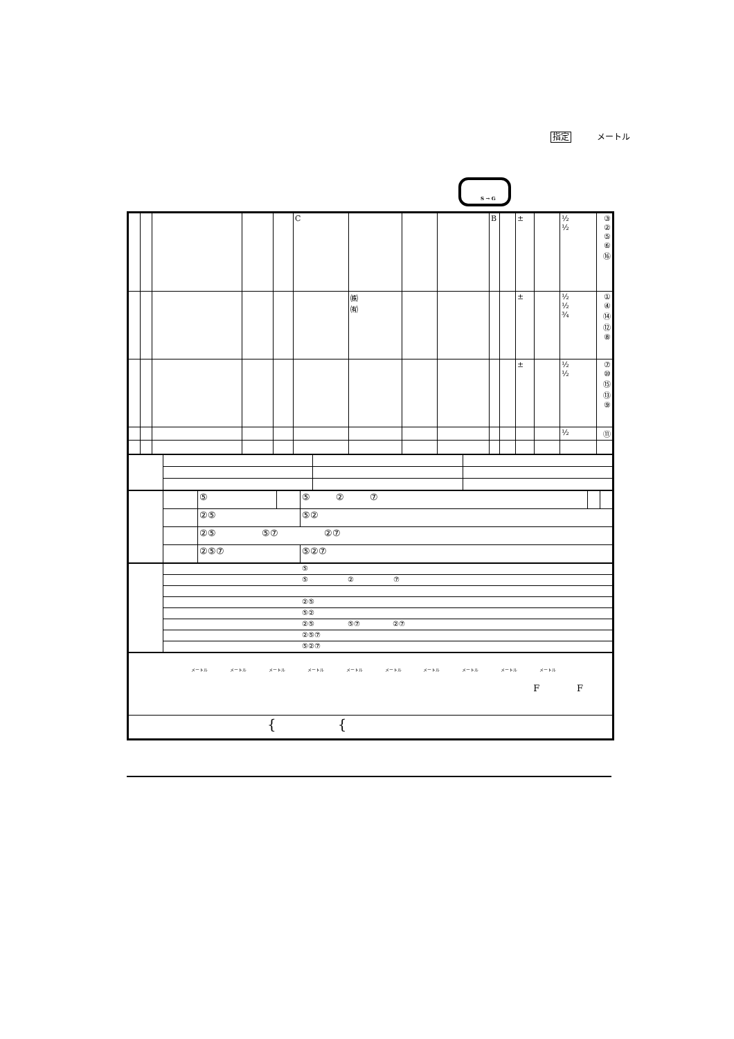指定 メートル
S → G
| | | | | | C | | | | B | | ± | | ½ ½ | ③ ② ⑤ ⑥ ⑯ |
| | | | | | | ㈱ ㈲ | | | | | ± | | ½ ½ ¾ | ① ④ ⑭ ⑫ ⑧ |
| | | | | | | | | | | | ± | | ½ ½ | ⑦ ⑩ ⑮ ⑬ ⑨ |
| | | | | | | | | | | | | | ½ | ⑪ |
| | | ⑤ | | ⑤ ② ⑦ | | |
| | | ②⑤ | | ⑤② | | |
| | | ②⑤ ⑤⑦ ②⑦ | | | | |
| | | ②⑤⑦ | | ⑤②⑦ | | |
| | ⑤ |
| | ⑤ ② ⑦ |
| | ②⑤ |
| | ⑤② |
| | ②⑤ ⑤⑦ ②⑦ |
| | ②⑤⑦ |
| | ⑤②⑦ |
| メートル メートル メートル メートル メートル メートル メートル メートル メートル メートル F F |
| { { |